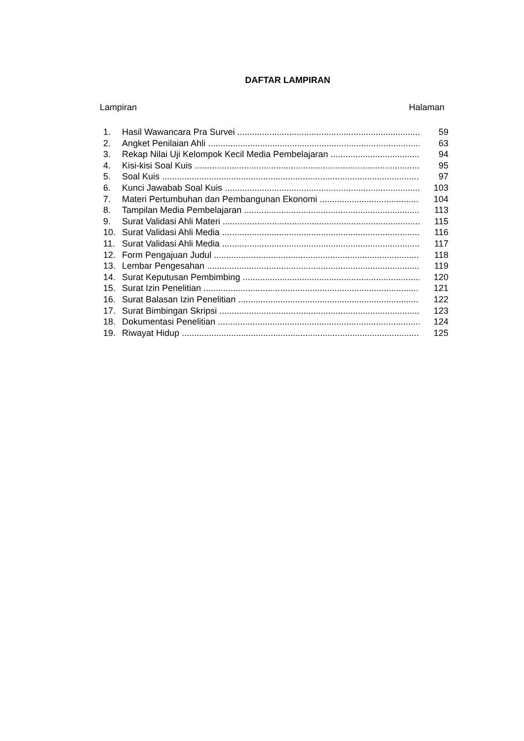DAFTAR LAMPIRAN
Lampiran Halaman
1. Hasil Wawancara Pra Survei 59
2. Angket Penilaian Ahli 63
3. Rekap Nilai Uji Kelompok Kecil Media Pembelajaran 94
4. Kisi-kisi Soal Kuis 95
5. Soal Kuis 97
6. Kunci Jawabab Soal Kuis 103
7. Materi Pertumbuhan dan Pembangunan Ekonomi 104
8. Tampilan Media Pembelajaran 113
9. Surat Validasi Ahli Materi 115
10. Surat Validasi Ahli Media 116
11. Surat Validasi Ahli Media 117
12. Form Pengajuan Judul 118
13. Lembar Pengesahan 119
14. Surat Keputusan Pembimbing 120
15. Surat Izin Penelitian 121
16. Surat Balasan Izin Penelitian 122
17. Surat Bimbingan Skripsi 123
18. Dokumentasi Penelitian 124
19. Riwayat Hidup 125